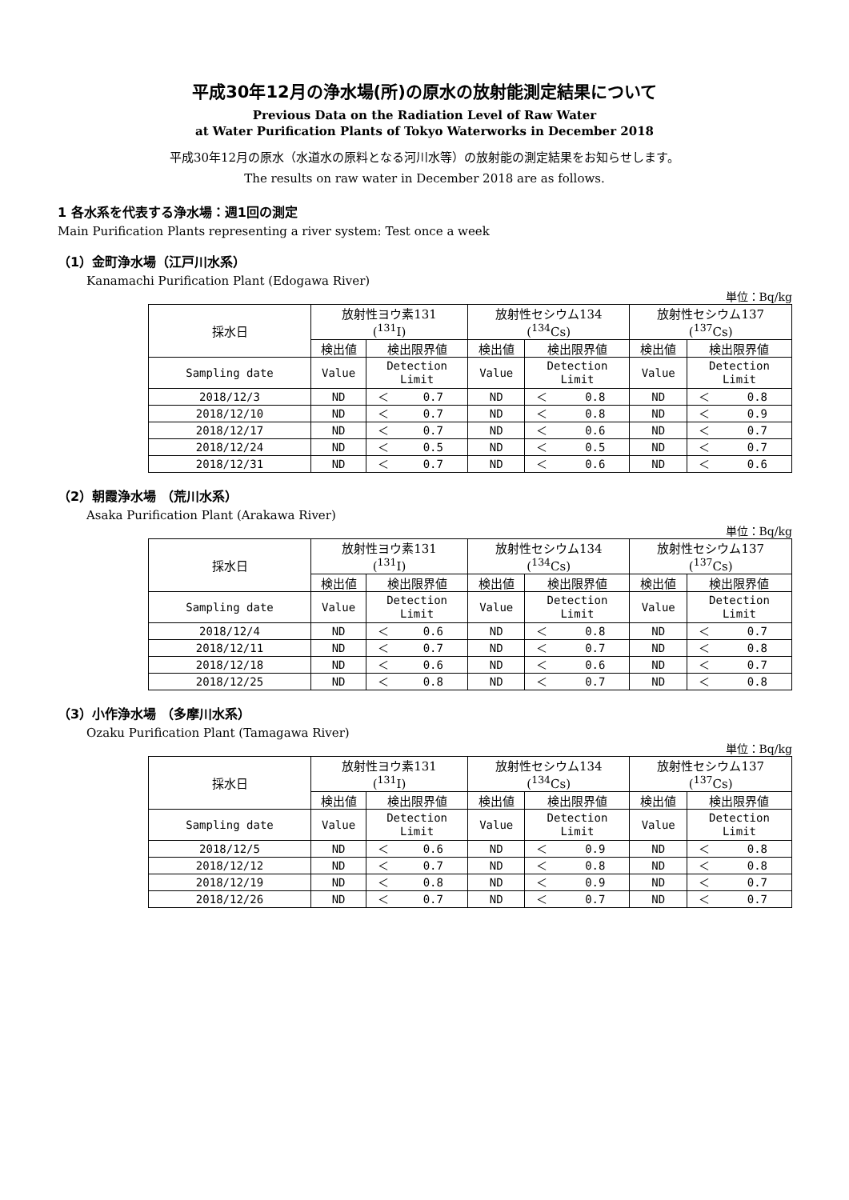平成30年12月の浄水場(所)の原水の放射能測定結果について
Previous Data on the Radiation Level of Raw Water
at Water Purification Plants of Tokyo Waterworks in December 2018
平成30年12月の原水（水道水の原料となる河川水等）の放射能の測定結果をお知らせします。
The results on raw water in December 2018 are as follows.
1 各水系を代表する浄水場：週1回の測定
Main Purification Plants representing a river system: Test once a week
（1）金町浄水場（江戸川水系）
Kanamachi Purification Plant (Edogawa River)
単位：Bq/kg
| 採水日 | 放射性ヨウ素131 (<sup>131</sup>I) | | 放射性セシウム134 (<sup>134</sup>Cs) | | 放射性セシウム137 (<sup>137</sup>Cs) | |
| --- | --- | --- | --- | --- | --- | --- |
| | 検出値 | 検出限界値 | 検出値 | 検出限界値 | 検出値 | 検出限界値 |
| Sampling date | Value | Detection Limit | Value | Detection Limit | Value | Detection Limit |
| 2018/12/3 | ND | ＜ 0.7 | ND | ＜ 0.8 | ND | ＜ 0.8 |
| 2018/12/10 | ND | ＜ 0.7 | ND | ＜ 0.8 | ND | ＜ 0.9 |
| 2018/12/17 | ND | ＜ 0.7 | ND | ＜ 0.6 | ND | ＜ 0.7 |
| 2018/12/24 | ND | ＜ 0.5 | ND | ＜ 0.5 | ND | ＜ 0.7 |
| 2018/12/31 | ND | ＜ 0.7 | ND | ＜ 0.6 | ND | ＜ 0.6 |
（2）朝霞浄水場 （荒川水系）
Asaka Purification Plant (Arakawa River)
単位：Bq/kg
| 採水日 | 放射性ヨウ素131 (<sup>131</sup>I) | | 放射性セシウム134 (<sup>134</sup>Cs) | | 放射性セシウム137 (<sup>137</sup>Cs) | |
| --- | --- | --- | --- | --- | --- | --- |
| | 検出値 | 検出限界値 | 検出値 | 検出限界値 | 検出値 | 検出限界値 |
| Sampling date | Value | Detection Limit | Value | Detection Limit | Value | Detection Limit |
| 2018/12/4 | ND | ＜ 0.6 | ND | ＜ 0.8 | ND | ＜ 0.7 |
| 2018/12/11 | ND | ＜ 0.7 | ND | ＜ 0.7 | ND | ＜ 0.8 |
| 2018/12/18 | ND | ＜ 0.6 | ND | ＜ 0.6 | ND | ＜ 0.7 |
| 2018/12/25 | ND | ＜ 0.8 | ND | ＜ 0.7 | ND | ＜ 0.8 |
（3）小作浄水場 （多摩川水系）
Ozaku Purification Plant (Tamagawa River)
単位：Bq/kg
| 採水日 | 放射性ヨウ素131 (<sup>131</sup>I) | | 放射性セシウム134 (<sup>134</sup>Cs) | | 放射性セシウム137 (<sup>137</sup>Cs) | |
| --- | --- | --- | --- | --- | --- | --- |
| | 検出値 | 検出限界値 | 検出値 | 検出限界値 | 検出値 | 検出限界値 |
| Sampling date | Value | Detection Limit | Value | Detection Limit | Value | Detection Limit |
| 2018/12/5 | ND | ＜ 0.6 | ND | ＜ 0.9 | ND | ＜ 0.8 |
| 2018/12/12 | ND | ＜ 0.7 | ND | ＜ 0.8 | ND | ＜ 0.8 |
| 2018/12/19 | ND | ＜ 0.8 | ND | ＜ 0.9 | ND | ＜ 0.7 |
| 2018/12/26 | ND | ＜ 0.7 | ND | ＜ 0.7 | ND | ＜ 0.7 |